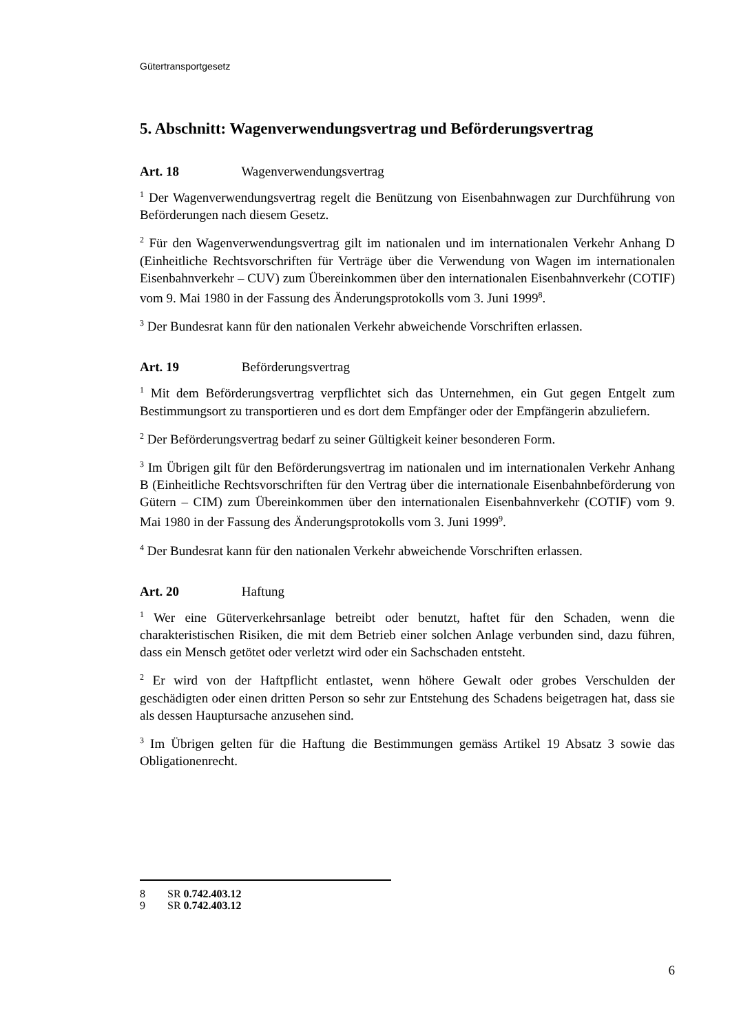Gütertransportgesetz
5. Abschnitt: Wagenverwendungsvertrag und Beförderungsvertrag
Art. 18 Wagenverwendungsvertrag
<sup>1</sup> Der Wagenverwendungsvertrag regelt die Benützung von Eisenbahnwagen zur Durchführung von Beförderungen nach diesem Gesetz.
<sup>2</sup> Für den Wagenverwendungsvertrag gilt im nationalen und im internationalen Verkehr Anhang D (Einheitliche Rechtsvorschriften für Verträge über die Verwendung von Wagen im internationalen Eisenbahnverkehr – CUV) zum Übereinkommen über den internationalen Eisenbahnverkehr (COTIF) vom 9. Mai 1980 in der Fassung des Änderungsprotokolls vom 3. Juni 1999<sup>8</sup>.
<sup>3</sup> Der Bundesrat kann für den nationalen Verkehr abweichende Vorschriften erlassen.
Art. 19 Beförderungsvertrag
<sup>1</sup> Mit dem Beförderungsvertrag verpflichtet sich das Unternehmen, ein Gut gegen Entgelt zum Bestimmungsort zu transportieren und es dort dem Empfänger oder der Empfängerin abzuliefern.
<sup>2</sup> Der Beförderungsvertrag bedarf zu seiner Gültigkeit keiner besonderen Form.
<sup>3</sup> Im Übrigen gilt für den Beförderungsvertrag im nationalen und im internationalen Verkehr Anhang B (Einheitliche Rechtsvorschriften für den Vertrag über die internationale Eisenbahnbeförderung von Gütern – CIM) zum Übereinkommen über den internationalen Eisenbahnverkehr (COTIF) vom 9. Mai 1980 in der Fassung des Änderungsprotokolls vom 3. Juni 1999<sup>9</sup>.
<sup>4</sup> Der Bundesrat kann für den nationalen Verkehr abweichende Vorschriften erlassen.
Art. 20 Haftung
<sup>1</sup> Wer eine Güterverkehrsanlage betreibt oder benutzt, haftet für den Schaden, wenn die charakteristischen Risiken, die mit dem Betrieb einer solchen Anlage verbunden sind, dazu führen, dass ein Mensch getötet oder verletzt wird oder ein Sachschaden entsteht.
<sup>2</sup> Er wird von der Haftpflicht entlastet, wenn höhere Gewalt oder grobes Verschulden der geschädigten oder einen dritten Person so sehr zur Entstehung des Schadens beigetragen hat, dass sie als dessen Hauptursache anzusehen sind.
<sup>3</sup> Im Übrigen gelten für die Haftung die Bestimmungen gemäss Artikel 19 Absatz 3 sowie das Obligationenrecht.
8 SR 0.742.403.12
9 SR 0.742.403.12
6